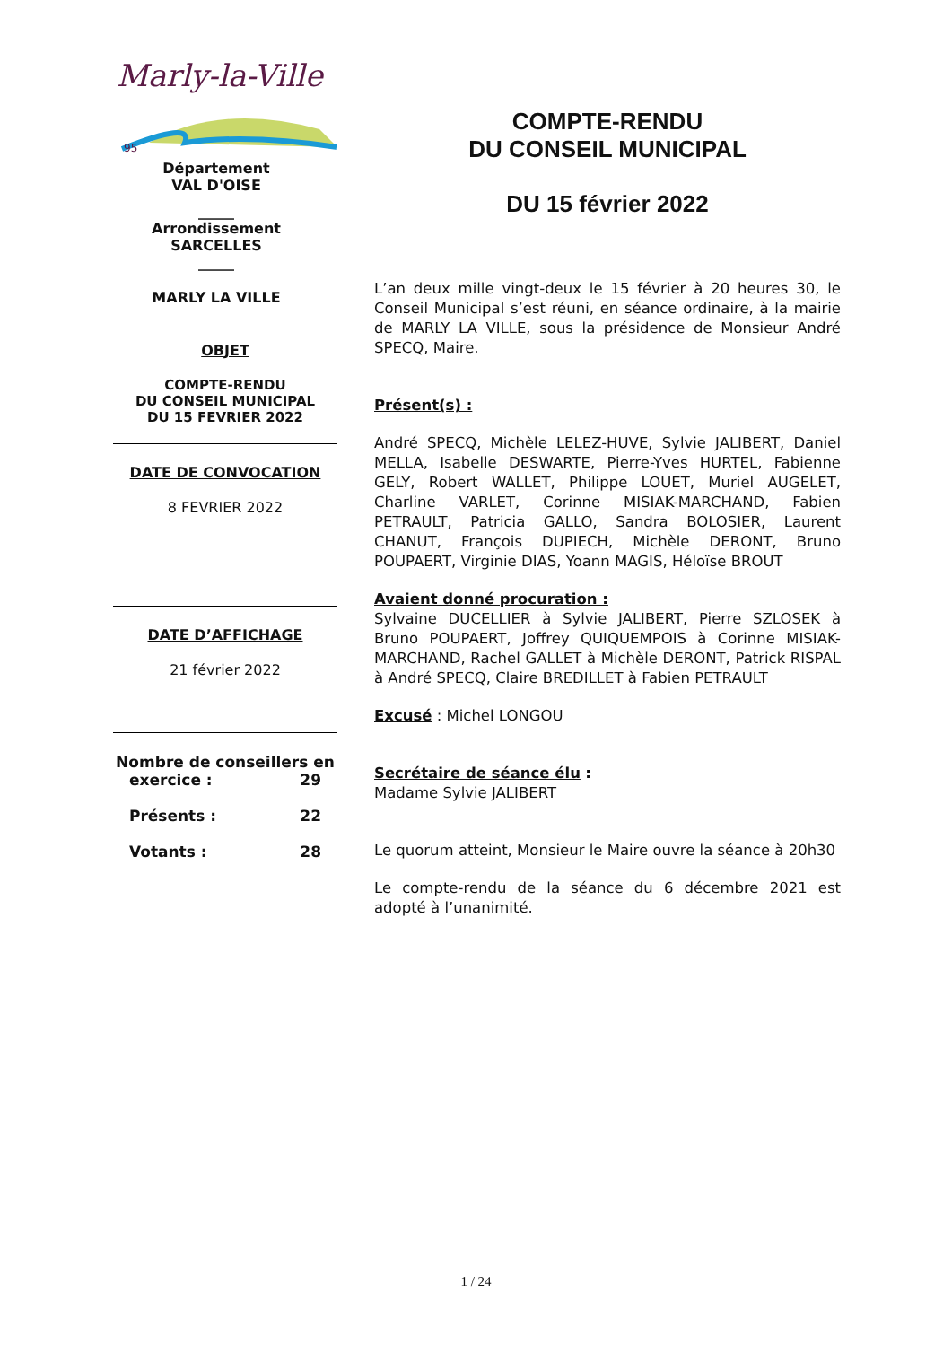Marly-la-Ville
95
Département
VAL D'OISE
_____
Arrondissement
SARCELLES
_____
MARLY LA VILLE
OBJET
COMPTE-RENDU
DU CONSEIL MUNICIPAL
DU 15 FEVRIER 2022
DATE DE CONVOCATION
8 FEVRIER 2022
DATE D’AFFICHAGE
21 février 2022
Nombre de conseillers en
exercice : 29
Présents : 22
Votants : 28
COMPTE-RENDU
DU CONSEIL MUNICIPAL
DU 15 février 2022
L’an deux mille vingt-deux le 15 février à 20 heures 30, le Conseil Municipal s’est réuni, en séance ordinaire, à la mairie de MARLY LA VILLE, sous la présidence de Monsieur André SPECQ, Maire.
Présent(s) :
André SPECQ, Michèle LELEZ-HUVE, Sylvie JALIBERT, Daniel MELLA, Isabelle DESWARTE, Pierre-Yves HURTEL, Fabienne GELY, Robert WALLET, Philippe LOUET, Muriel AUGELET, Charline VARLET, Corinne MISIAK-MARCHAND, Fabien PETRAULT, Patricia GALLO, Sandra BOLOSIER, Laurent CHANUT, François DUPIECH, Michèle DERONT, Bruno POUPAERT, Virginie DIAS, Yoann MAGIS, Héloïse BROUT
Avaient donné procuration :
Sylvaine DUCELLIER à Sylvie JALIBERT, Pierre SZLOSEK à Bruno POUPAERT, Joffrey QUIQUEMPOIS à Corinne MISIAK-MARCHAND, Rachel GALLET à Michèle DERONT, Patrick RISPAL à André SPECQ, Claire BREDILLET à Fabien PETRAULT
Excusé : Michel LONGOU
Secrétaire de séance élu :
Madame Sylvie JALIBERT
Le quorum atteint, Monsieur le Maire ouvre la séance à 20h30
Le compte-rendu de la séance du 6 décembre 2021 est adopté à l’unanimité.
1 / 24